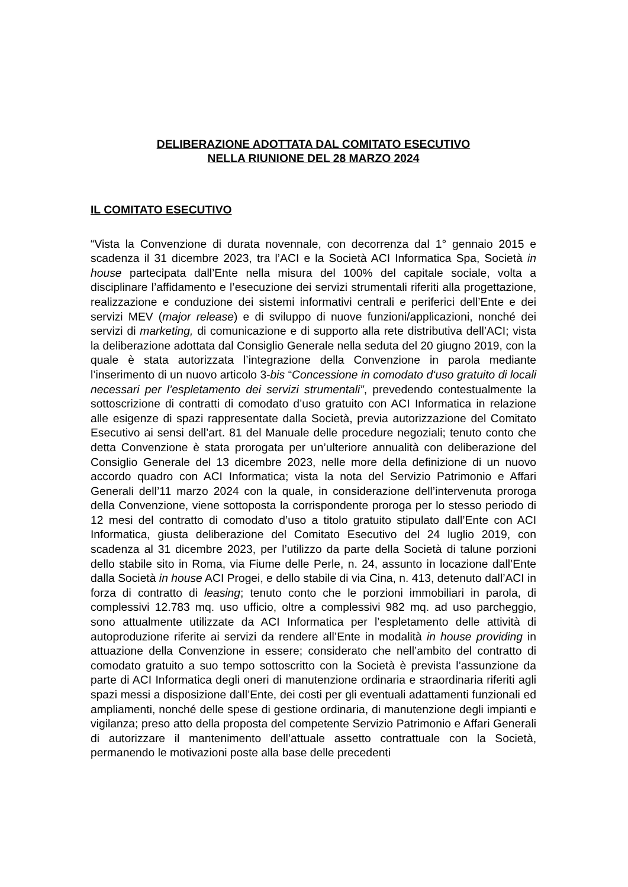DELIBERAZIONE ADOTTATA DAL COMITATO ESECUTIVO
NELLA RIUNIONE DEL 28 MARZO 2024
IL COMITATO ESECUTIVO
“Vista la Convenzione di durata novennale, con decorrenza dal 1° gennaio 2015 e scadenza il 31 dicembre 2023, tra l’ACI e la Società ACI Informatica Spa, Società in house partecipata dall’Ente nella misura del 100% del capitale sociale, volta a disciplinare l’affidamento e l’esecuzione dei servizi strumentali riferiti alla progettazione, realizzazione e conduzione dei sistemi informativi centrali e periferici dell’Ente e dei servizi MEV (major release) e di sviluppo di nuove funzioni/applicazioni, nonché dei servizi di marketing, di comunicazione e di supporto alla rete distributiva dell’ACI; vista la deliberazione adottata dal Consiglio Generale nella seduta del 20 giugno 2019, con la quale è stata autorizzata l’integrazione della Convenzione in parola mediante l’inserimento di un nuovo articolo 3-bis “Concessione in comodato d‘uso gratuito di locali necessari per l’espletamento dei servizi strumentali”, prevedendo contestualmente la sottoscrizione di contratti di comodato d’uso gratuito con ACI Informatica in relazione alle esigenze di spazi rappresentate dalla Società, previa autorizzazione del Comitato Esecutivo ai sensi dell’art. 81 del Manuale delle procedure negoziali; tenuto conto che detta Convenzione è stata prorogata per un’ulteriore annualità con deliberazione del Consiglio Generale del 13 dicembre 2023, nelle more della definizione di un nuovo accordo quadro con ACI Informatica; vista la nota del Servizio Patrimonio e Affari Generali dell’11 marzo 2024 con la quale, in considerazione dell’intervenuta proroga della Convenzione, viene sottoposta la corrispondente proroga per lo stesso periodo di 12 mesi del contratto di comodato d’uso a titolo gratuito stipulato dall’Ente con ACI Informatica, giusta deliberazione del Comitato Esecutivo del 24 luglio 2019, con scadenza al 31 dicembre 2023, per l’utilizzo da parte della Società di talune porzioni dello stabile sito in Roma, via Fiume delle Perle, n. 24, assunto in locazione dall’Ente dalla Società in house ACI Progei, e dello stabile di via Cina, n. 413, detenuto dall’ACI in forza di contratto di leasing; tenuto conto che le porzioni immobiliari in parola, di complessivi 12.783 mq. uso ufficio, oltre a complessivi 982 mq. ad uso parcheggio, sono attualmente utilizzate da ACI Informatica per l’espletamento delle attività di autoproduzione riferite ai servizi da rendere all’Ente in modalità in house providing in attuazione della Convenzione in essere; considerato che nell’ambito del contratto di comodato gratuito a suo tempo sottoscritto con la Società è prevista l’assunzione da parte di ACI Informatica degli oneri di manutenzione ordinaria e straordinaria riferiti agli spazi messi a disposizione dall’Ente, dei costi per gli eventuali adattamenti funzionali ed ampliamenti, nonché delle spese di gestione ordinaria, di manutenzione degli impianti e vigilanza; preso atto della proposta del competente Servizio Patrimonio e Affari Generali di autorizzare il mantenimento dell’attuale assetto contrattuale con la Società, permanendo le motivazioni poste alla base delle precedenti